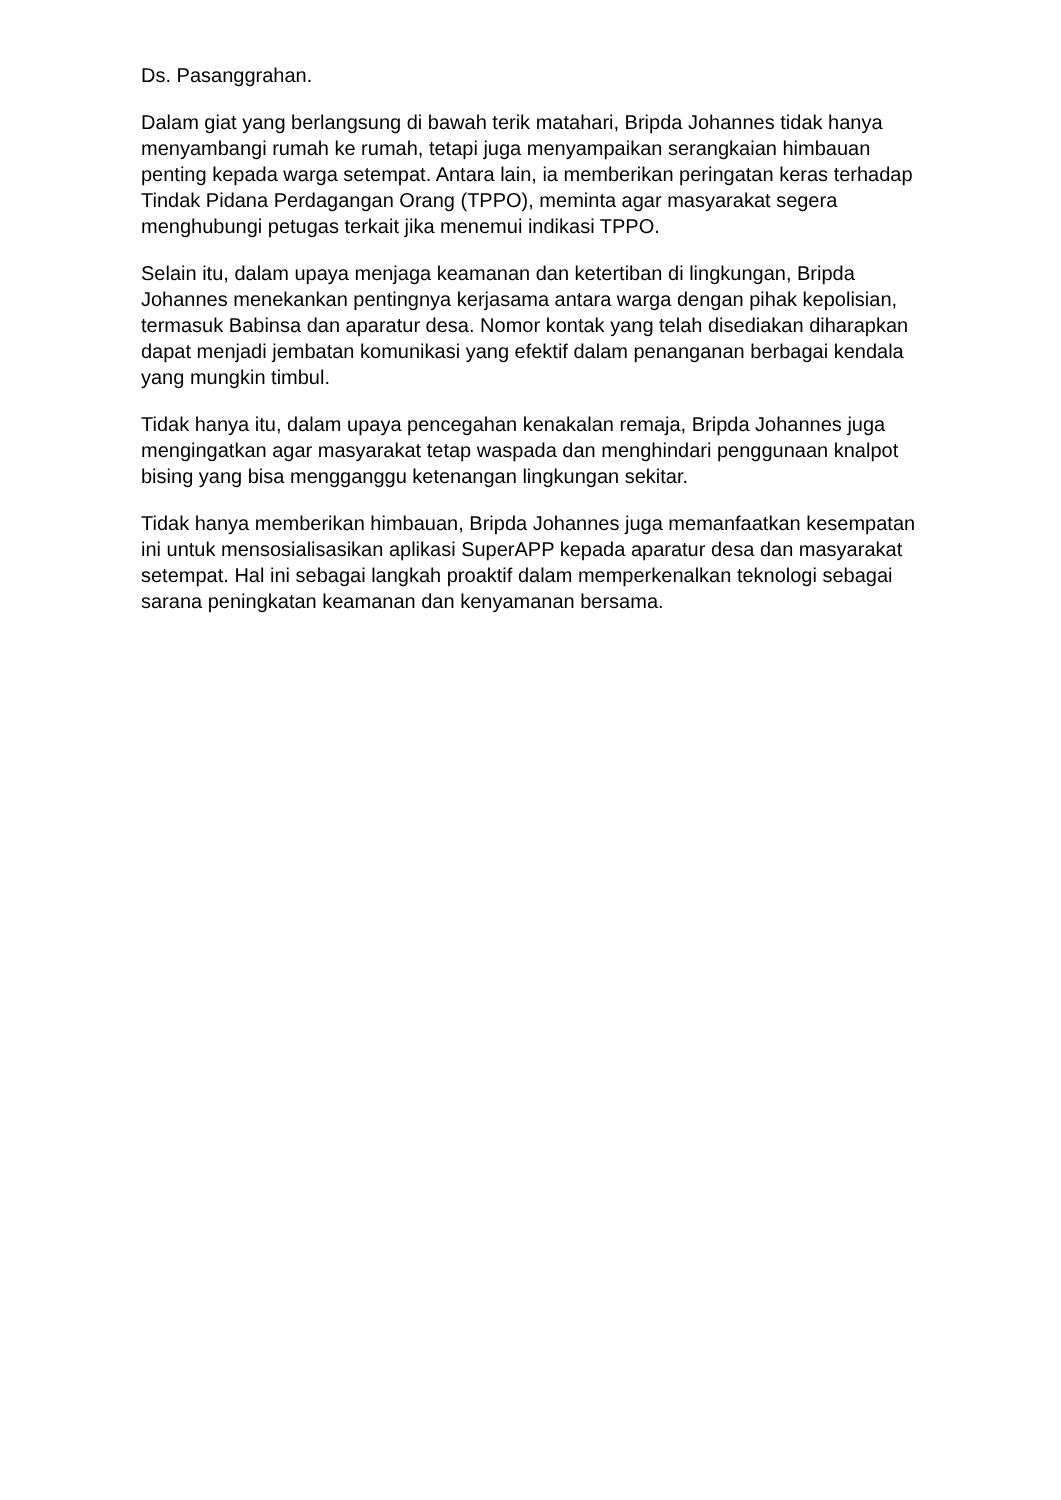Ds. Pasanggrahan.
Dalam giat yang berlangsung di bawah terik matahari, Bripda Johannes tidak hanya menyambangi rumah ke rumah, tetapi juga menyampaikan serangkaian himbauan penting kepada warga setempat. Antara lain, ia memberikan peringatan keras terhadap Tindak Pidana Perdagangan Orang (TPPO), meminta agar masyarakat segera menghubungi petugas terkait jika menemui indikasi TPPO.
Selain itu, dalam upaya menjaga keamanan dan ketertiban di lingkungan, Bripda Johannes menekankan pentingnya kerjasama antara warga dengan pihak kepolisian, termasuk Babinsa dan aparatur desa. Nomor kontak yang telah disediakan diharapkan dapat menjadi jembatan komunikasi yang efektif dalam penanganan berbagai kendala yang mungkin timbul.
Tidak hanya itu, dalam upaya pencegahan kenakalan remaja, Bripda Johannes juga mengingatkan agar masyarakat tetap waspada dan menghindari penggunaan knalpot bising yang bisa mengganggu ketenangan lingkungan sekitar.
Tidak hanya memberikan himbauan, Bripda Johannes juga memanfaatkan kesempatan ini untuk mensosialisasikan aplikasi SuperAPP kepada aparatur desa dan masyarakat setempat. Hal ini sebagai langkah proaktif dalam memperkenalkan teknologi sebagai sarana peningkatan keamanan dan kenyamanan bersama.